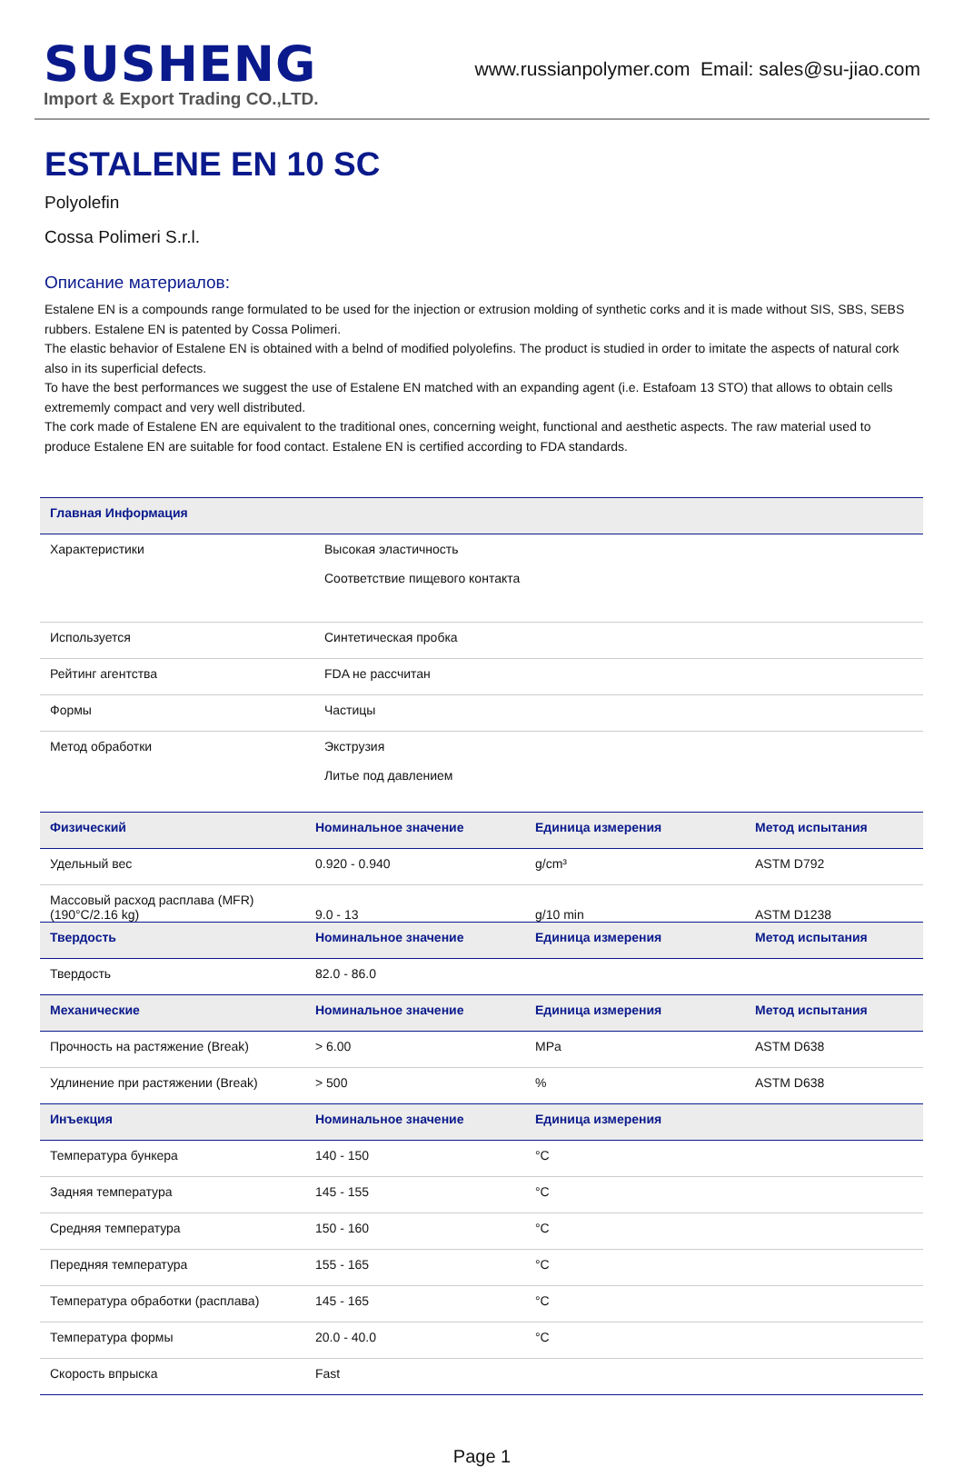SUSHENG
Import & Export Trading CO.,LTD.
www.russianpolymer.com Email: sales@su-jiao.com
ESTALENE EN 10 SC
Polyolefin
Cossa Polimeri S.r.l.
Описание материалов:
Estalene EN is a compounds range formulated to be used for the injection or extrusion molding of synthetic corks and it is made without SIS, SBS, SEBS rubbers. Estalene EN is patented by Cossa Polimeri.
The elastic behavior of Estalene EN is obtained with a belnd of modified polyolefins. The product is studied in order to imitate the aspects of natural cork also in its superficial defects.
To have the best performances we suggest the use of Estalene EN matched with an expanding agent (i.e. Estafoam 13 STO) that allows to obtain cells extrememly compact and very well distributed.
The cork made of Estalene EN are equivalent to the traditional ones, concerning weight, functional and aesthetic aspects. The raw material used to produce Estalene EN are suitable for food contact. Estalene EN is certified according to FDA standards.
| Главная Информация | |
| --- | --- |
| Характеристики | Высокая эластичность Соответствие пищевого контакта |
| Используется | Синтетическая пробка |
| Рейтинг агентства | FDA не рассчитан |
| Формы | Частицы |
| Метод обработки | Экструзия Литье под давлением |
| Физический | Номинальное значение | Единица измерения | Метод испытания |
| --- | --- | --- | --- |
| Удельный вес | 0.920 - 0.940 | g/cm³ | ASTM D792 |
| Массовый расход расплава (MFR) (190°C/2.16 kg) | 9.0 - 13 | g/10 min | ASTM D1238 |
| Твердость | Номинальное значение | Единица измерения | Метод испытания |
| Твердость | 82.0 - 86.0 | | |
| Механические | Номинальное значение | Единица измерения | Метод испытания |
| Прочность на растяжение (Break) | > 6.00 | MPa | ASTM D638 |
| Удлинение при растяжении (Break) | > 500 | % | ASTM D638 |
| Инъекция | Номинальное значение | Единица измерения | |
| Температура бункера | 140 - 150 | °C | |
| Задняя температура | 145 - 155 | °C | |
| Средняя температура | 150 - 160 | °C | |
| Передняя температура | 155 - 165 | °C | |
| Температура обработки (расплава) | 145 - 165 | °C | |
| Температура формы | 20.0 - 40.0 | °C | |
| Скорость впрыска | Fast | | |
Page 1